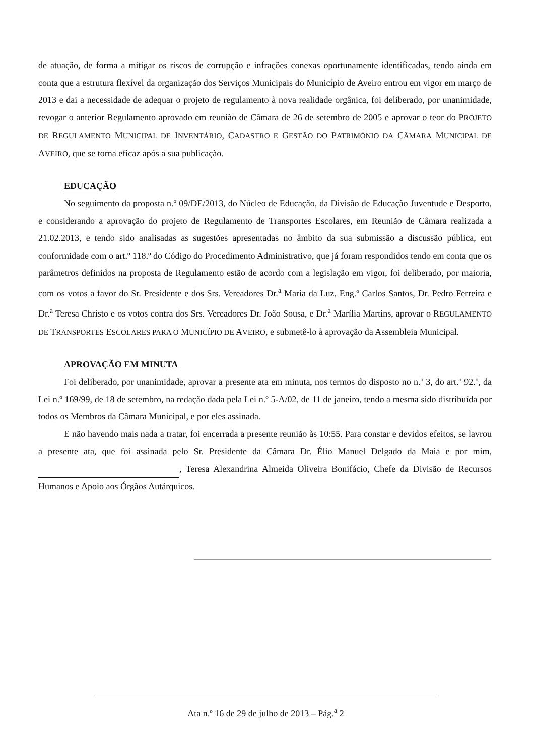de atuação, de forma a mitigar os riscos de corrupção e infrações conexas oportunamente identificadas, tendo ainda em conta que a estrutura flexível da organização dos Serviços Municipais do Município de Aveiro entrou em vigor em março de 2013 e dai a necessidade de adequar o projeto de regulamento à nova realidade orgânica, foi deliberado, por unanimidade, revogar o anterior Regulamento aprovado em reunião de Câmara de 26 de setembro de 2005 e aprovar o teor do PROJETO DE REGULAMENTO MUNICIPAL DE INVENTÁRIO, CADASTRO E GESTÃO DO PATRIMÓNIO DA CÂMARA MUNICIPAL DE AVEIRO, que se torna eficaz após a sua publicação.
EDUCAÇÃO
No seguimento da proposta n.º 09/DE/2013, do Núcleo de Educação, da Divisão de Educação Juventude e Desporto, e considerando a aprovação do projeto de Regulamento de Transportes Escolares, em Reunião de Câmara realizada a 21.02.2013, e tendo sido analisadas as sugestões apresentadas no âmbito da sua submissão a discussão pública, em conformidade com o art.º 118.º do Código do Procedimento Administrativo, que já foram respondidos tendo em conta que os parâmetros definidos na proposta de Regulamento estão de acordo com a legislação em vigor, foi deliberado, por maioria, com os votos a favor do Sr. Presidente e dos Srs. Vereadores Dr.<sup>a</sup> Maria da Luz, Eng.º Carlos Santos, Dr. Pedro Ferreira e Dr.<sup>a</sup> Teresa Christo e os votos contra dos Srs. Vereadores Dr. João Sousa, e Dr.<sup>a</sup> Marília Martins, aprovar o REGULAMENTO DE TRANSPORTES ESCOLARES PARA O MUNICÍPIO DE AVEIRO, e submetê-lo à aprovação da Assembleia Municipal.
APROVAÇÃO EM MINUTA
Foi deliberado, por unanimidade, aprovar a presente ata em minuta, nos termos do disposto no n.º 3, do art.º 92.º, da Lei n.º 169/99, de 18 de setembro, na redação dada pela Lei n.º 5-A/02, de 11 de janeiro, tendo a mesma sido distribuída por todos os Membros da Câmara Municipal, e por eles assinada.
E não havendo mais nada a tratar, foi encerrada a presente reunião às 10:55. Para constar e devidos efeitos, se lavrou a presente ata, que foi assinada pelo Sr. Presidente da Câmara Dr. Élio Manuel Delgado da Maia e por mim, , Teresa Alexandrina Almeida Oliveira Bonifácio, Chefe da Divisão de Recursos Humanos e Apoio aos Órgãos Autárquicos.
Ata n.º 16 de 29 de julho de 2013 – Pág.<sup>a</sup> 2